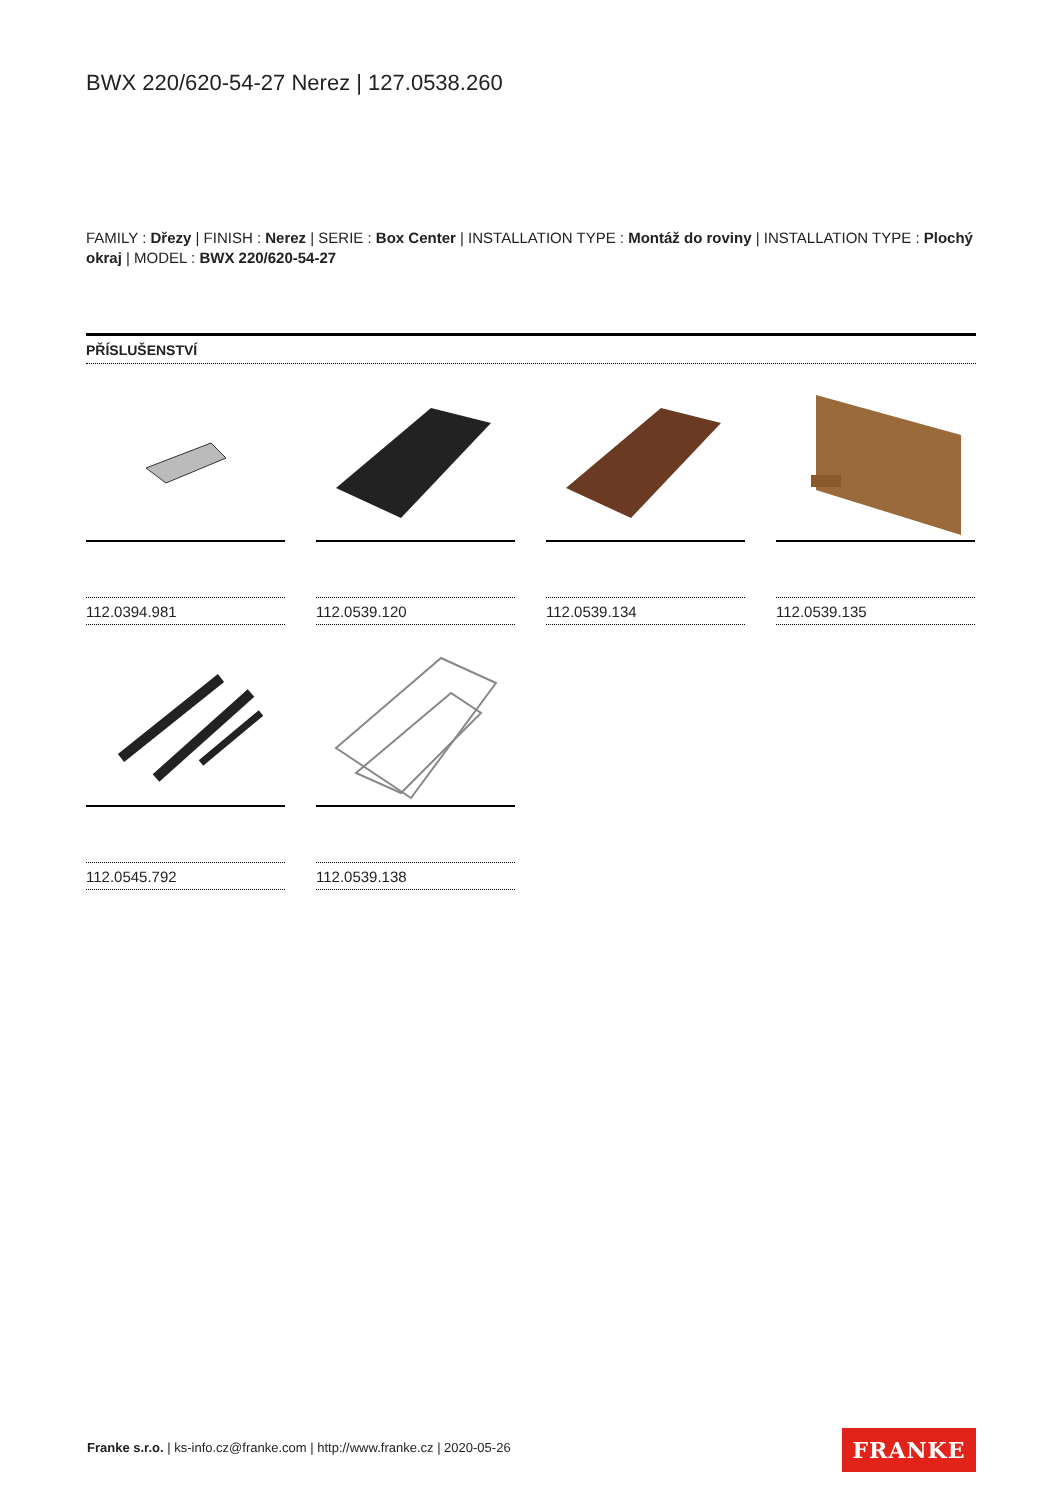BWX 220/620-54-27 Nerez | 127.0538.260
FAMILY : Dřezy | FINISH : Nerez | SERIE : Box Center | INSTALLATION TYPE : Montáž do roviny | INSTALLATION TYPE : Plochý okraj | MODEL : BWX 220/620-54-27
PŘÍSLUŠENSTVÍ
112.0394.981
112.0539.120
112.0539.134
112.0539.135
112.0545.792
112.0539.138
Franke s.r.o. | ks-info.cz@franke.com | http://www.franke.cz | 2020-05-26
FRANKE